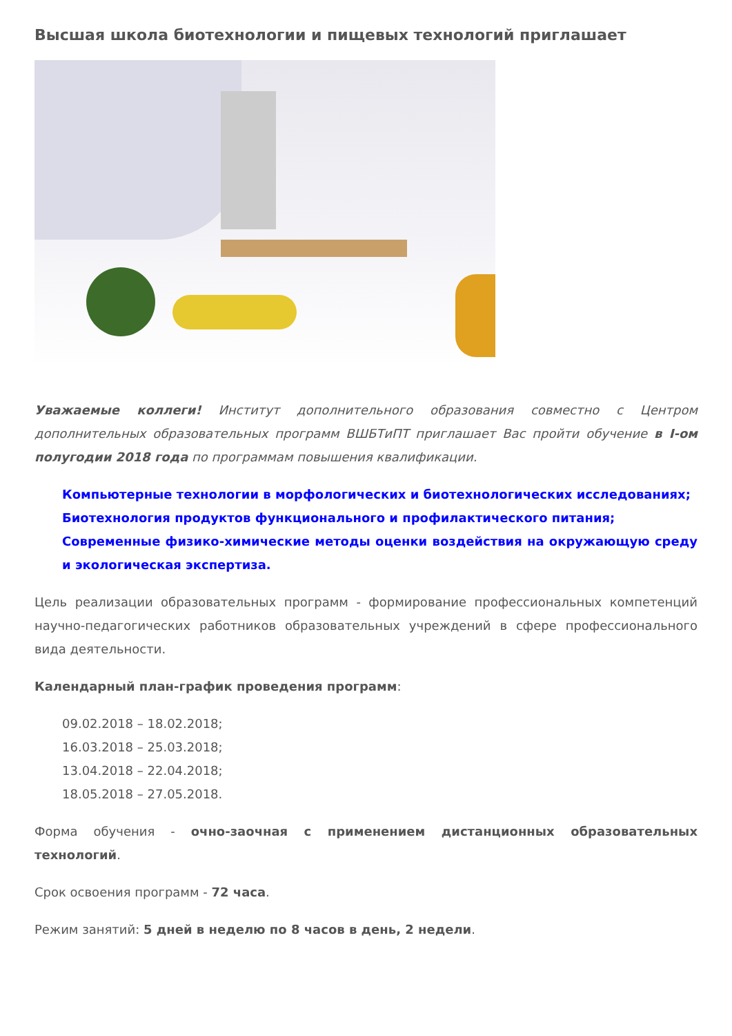Высшая школа биотехнологии и пищевых технологий приглашает
Уважаемые коллеги! Институт дополнительного образования совместно с Центром дополнительных образовательных программ ВШБТиПТ приглашает Вас пройти обучение в I-ом полугодии 2018 года по программам повышения квалификации.
Компьютерные технологии в морфологических и биотехнологических исследованиях;
Биотехнология продуктов функционального и профилактического питания;
Современные физико-химические методы оценки воздействия на окружающую среду и экологическая экспертиза.
Цель реализации образовательных программ - формирование профессиональных компетенций научно-педагогических работников образовательных учреждений в сфере профессионального вида деятельности.
Календарный план-график проведения программ:
09.02.2018 – 18.02.2018;
16.03.2018 – 25.03.2018;
13.04.2018 – 22.04.2018;
18.05.2018 – 27.05.2018.
Форма обучения - очно-заочная с применением дистанционных образовательных технологий.
Срок освоения программ - 72 часа.
Режим занятий: 5 дней в неделю по 8 часов в день, 2 недели.